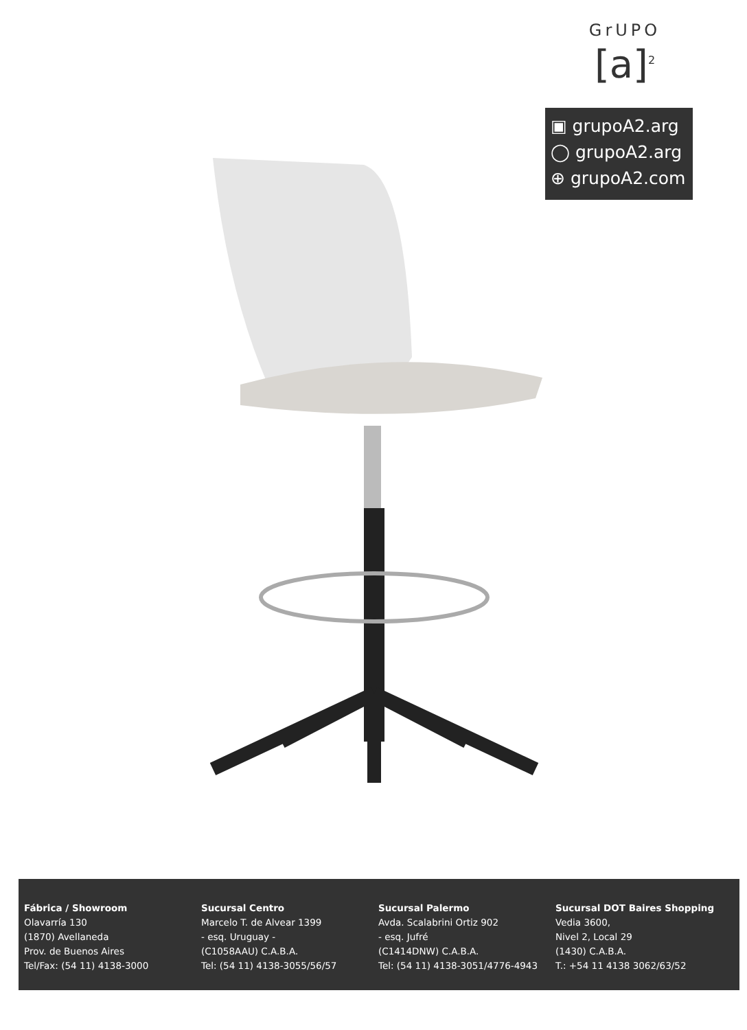GrUPO
[a]<sup>2</sup>
▣ grupoA2.arg
◯ grupoA2.arg
⊕ grupoA2.com
Fábrica / Showroom
Olavarría 130
(1870) Avellaneda
Prov. de Buenos Aires
Tel/Fax: (54 11) 4138-3000
Sucursal Centro
Marcelo T. de Alvear 1399
- esq. Uruguay -
(C1058AAU) C.A.B.A.
Tel: (54 11) 4138-3055/56/57
Sucursal Palermo
Avda. Scalabrini Ortiz 902
- esq. Jufré
(C1414DNW) C.A.B.A.
Tel: (54 11) 4138-3051/4776-4943
Sucursal DOT Baires Shopping
Vedia 3600,
Nivel 2, Local 29
(1430) C.A.B.A.
T.: +54 11 4138 3062/63/52